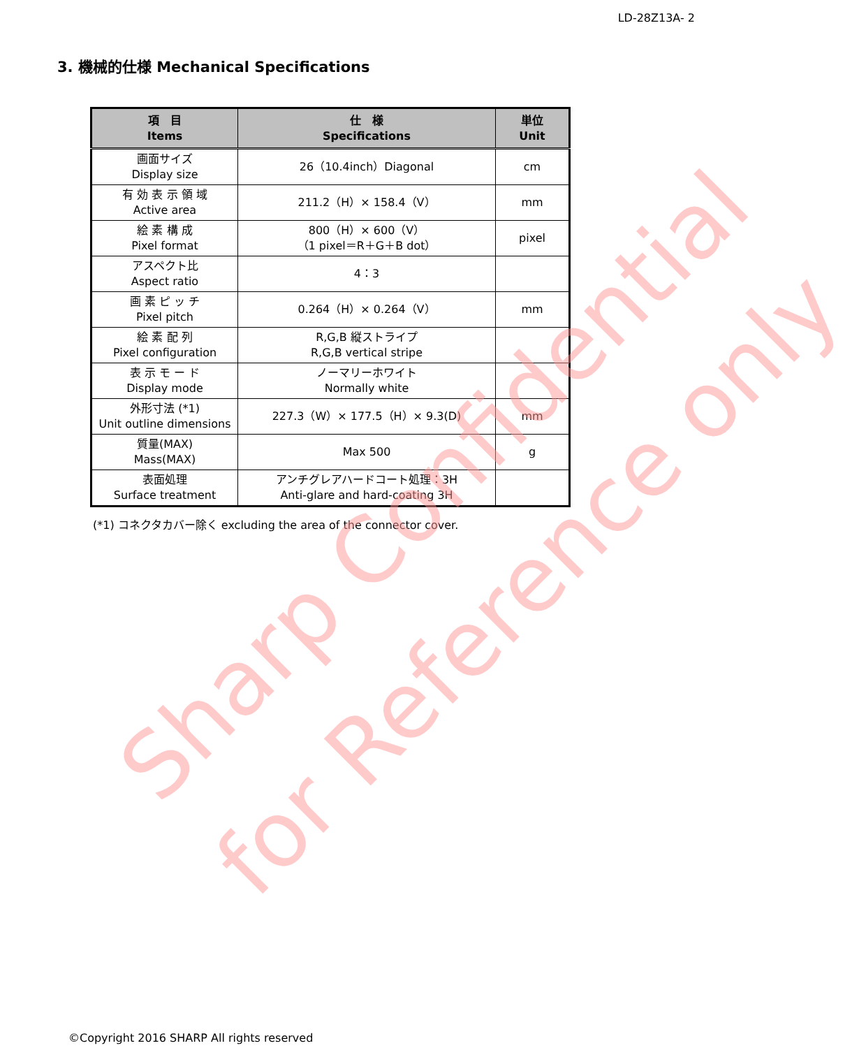LD-28Z13A- 2
3. 機械的仕様 Mechanical Specifications
| 項 目 Items | 仕 様 Specifications | 単位 Unit |
| --- | --- | --- |
| 画面サイズ Display size | 26（10.4inch）Diagonal | cm |
| 有 効 表 示 領 域 Active area | 211.2（H）× 158.4（V） | mm |
| 絵 素 構 成 Pixel format | 800（H）× 600（V） （1 pixel＝R＋G＋B dot） | pixel |
| アスペクト比 Aspect ratio | 4：3 | |
| 画 素 ピ ッ チ Pixel pitch | 0.264（H）× 0.264（V） | mm |
| 絵 素 配 列 Pixel configuration | R,G,B 縦ストライプ R,G,B vertical stripe | |
| 表 示 モ ー ド Display mode | ノーマリーホワイト Normally white | |
| 外形寸法 (*1) Unit outline dimensions | 227.3（W）× 177.5（H）× 9.3(D) | mm |
| 質量(MAX) Mass(MAX) | Max 500 | g |
| 表面処理 Surface treatment | アンチグレアハードコート処理：3H Anti-glare and hard-coating 3H | |
(*1) コネクタカバー除く excluding the area of the connector cover.
Sharp Confidential
for Reference only
©Copyright 2016 SHARP All rights reserved